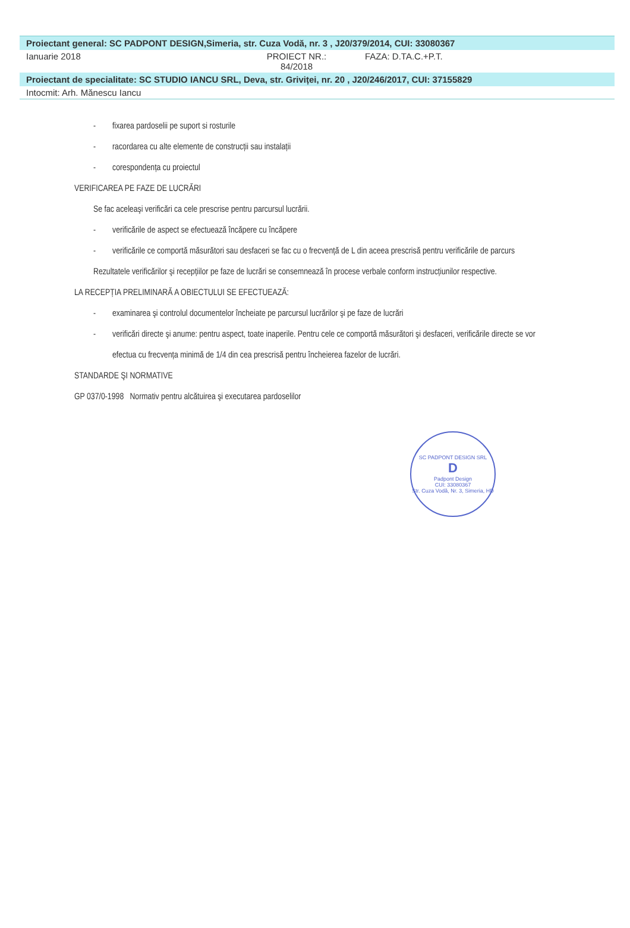Proiectant general: SC PADPONT DESIGN,Simeria, str. Cuza Vodă, nr. 3 , J20/379/2014, CUI: 33080367
Ianuarie 2018 PROIECT NR.: 84/2018 FAZA: D.TA.C.+P.T.
Proiectant de specialitate: SC STUDIO IANCU SRL, Deva, str. Griviței, nr. 20 , J20/246/2017, CUI: 37155829
Intocmit: Arh. Mănescu Iancu
- fixarea pardoselii pe suport si rosturile
- racordarea cu alte elemente de construcții sau instalații
- corespondența cu proiectul
VERIFICAREA PE FAZE DE LUCRĂRI
Se fac aceleaşi verificări ca cele prescrise pentru parcursul lucrării.
- verificările de aspect se efectuează încăpere cu încăpere
- verificările ce comportă măsurători sau desfaceri se fac cu o frecvență de L din aceea prescrisă pentru verificările de parcurs
Rezultatele verificărilor şi recepțiilor pe faze de lucrări se consemnează în procese verbale conform instrucțiunilor respective.
LA RECEPȚIA PRELIMINARĂ A OBIECTULUI SE EFECTUEAZĂ:
- examinarea şi controlul documentelor încheiate pe parcursul lucrărilor şi pe faze de lucrări
- verificări directe şi anume: pentru aspect, toate inaperile. Pentru cele ce comportă măsurători şi desfaceri, verificările directe se vor efectua cu frecvența minimă de 1/4 din cea prescrisă pentru încheierea fazelor de lucrări.
STANDARDE ŞI NORMATIVE
GP 037/0-1998 Normativ pentru alcătuirea şi executarea pardoselilor
SC PADPONT DESIGN SRL
D
Padpont Design
CUI: 33080367
Str. Cuza Vodă, Nr. 3, Simeria, HD